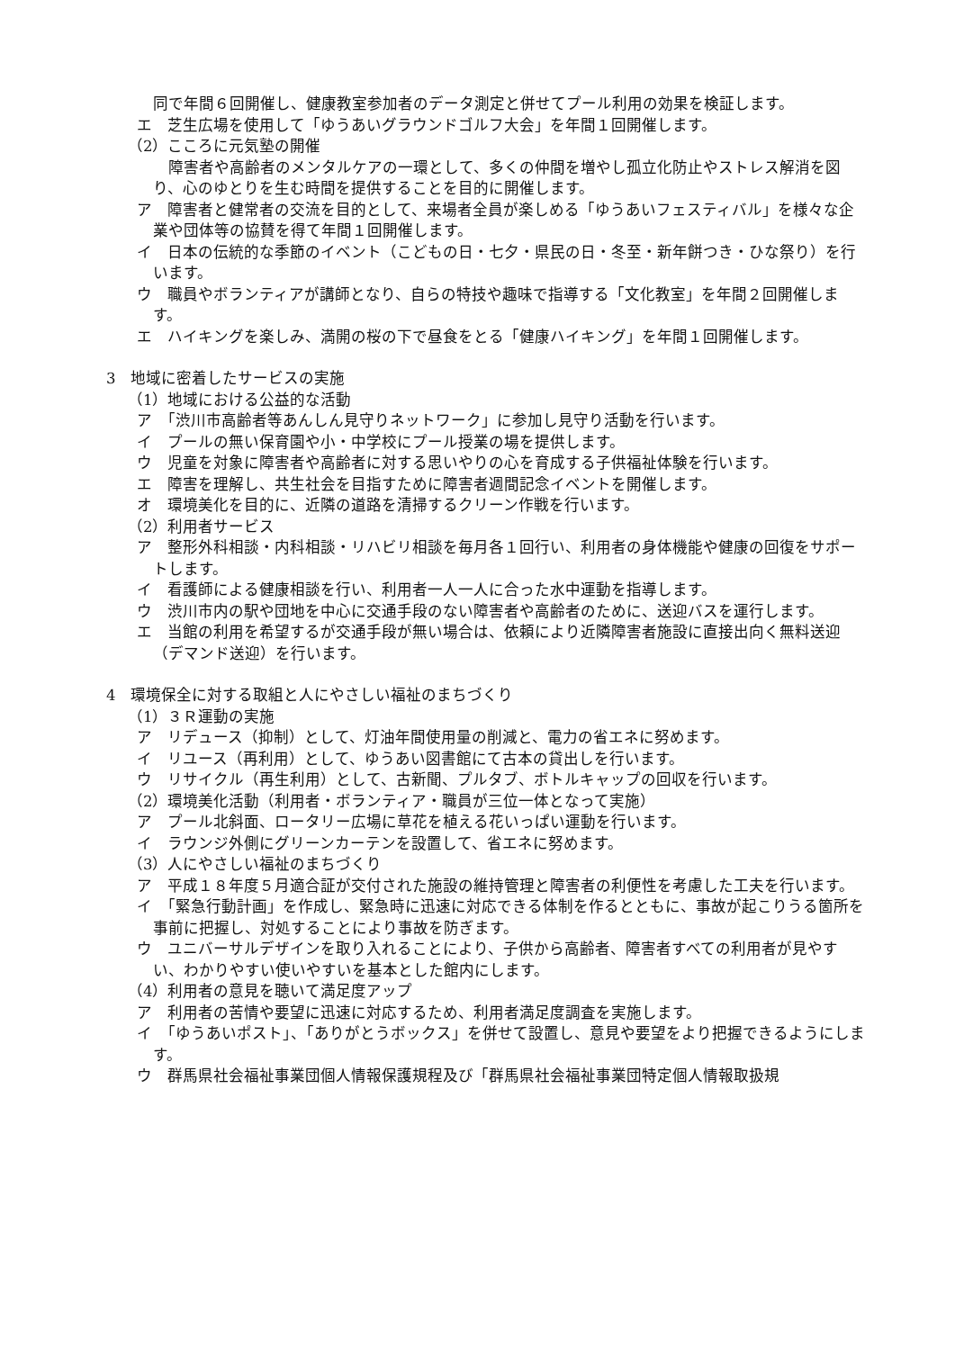同で年間６回開催し、健康教室参加者のデータ測定と併せてプール利用の効果を検証します。
エ　芝生広場を使用して「ゆうあいグラウンドゴルフ大会」を年間１回開催します。
（2）こころに元気塾の開催
　障害者や高齢者のメンタルケアの一環として、多くの仲間を増やし孤立化防止やストレス解消を図り、心のゆとりを生む時間を提供することを目的に開催します。
ア　障害者と健常者の交流を目的として、来場者全員が楽しめる「ゆうあいフェスティバル」を様々な企業や団体等の協賛を得て年間１回開催します。
イ　日本の伝統的な季節のイベント（こどもの日・七夕・県民の日・冬至・新年餅つき・ひな祭り）を行います。
ウ　職員やボランティアが講師となり、自らの特技や趣味で指導する「文化教室」を年間２回開催します。
エ　ハイキングを楽しみ、満開の桜の下で昼食をとる「健康ハイキング」を年間１回開催します。
3　地域に密着したサービスの実施
（1）地域における公益的な活動
ア　「渋川市高齢者等あんしん見守りネットワーク」に参加し見守り活動を行います。
イ　プールの無い保育園や小・中学校にプール授業の場を提供します。
ウ　児童を対象に障害者や高齢者に対する思いやりの心を育成する子供福祉体験を行います。
エ　障害を理解し、共生社会を目指すために障害者週間記念イベントを開催します。
オ　環境美化を目的に、近隣の道路を清掃するクリーン作戦を行います。
（2）利用者サービス
ア　整形外科相談・内科相談・リハビリ相談を毎月各１回行い、利用者の身体機能や健康の回復をサポートします。
イ　看護師による健康相談を行い、利用者一人一人に合った水中運動を指導します。
ウ　渋川市内の駅や団地を中心に交通手段のない障害者や高齢者のために、送迎バスを運行します。
エ　当館の利用を希望するが交通手段が無い場合は、依頼により近隣障害者施設に直接出向く無料送迎（デマンド送迎）を行います。
4　環境保全に対する取組と人にやさしい福祉のまちづくり
（1）３Ｒ運動の実施
ア　リデュース（抑制）として、灯油年間使用量の削減と、電力の省エネに努めます。
イ　リユース（再利用）として、ゆうあい図書館にて古本の貸出しを行います。
ウ　リサイクル（再生利用）として、古新聞、プルタブ、ボトルキャップの回収を行います。
（2）環境美化活動（利用者・ボランティア・職員が三位一体となって実施）
ア　プール北斜面、ロータリー広場に草花を植える花いっぱい運動を行います。
イ　ラウンジ外側にグリーンカーテンを設置して、省エネに努めます。
（3）人にやさしい福祉のまちづくり
ア　平成１８年度５月適合証が交付された施設の維持管理と障害者の利便性を考慮した工夫を行います。
イ　「緊急行動計画」を作成し、緊急時に迅速に対応できる体制を作るとともに、事故が起こりうる箇所を事前に把握し、対処することにより事故を防ぎます。
ウ　ユニバーサルデザインを取り入れることにより、子供から高齢者、障害者すべての利用者が見やすい、わかりやすい使いやすいを基本とした館内にします。
（4）利用者の意見を聴いて満足度アップ
ア　利用者の苦情や要望に迅速に対応するため、利用者満足度調査を実施します。
イ　「ゆうあいポスト」、「ありがとうボックス」を併せて設置し、意見や要望をより把握できるようにします。
ウ　群馬県社会福祉事業団個人情報保護規程及び「群馬県社会福祉事業団特定個人情報取扱規